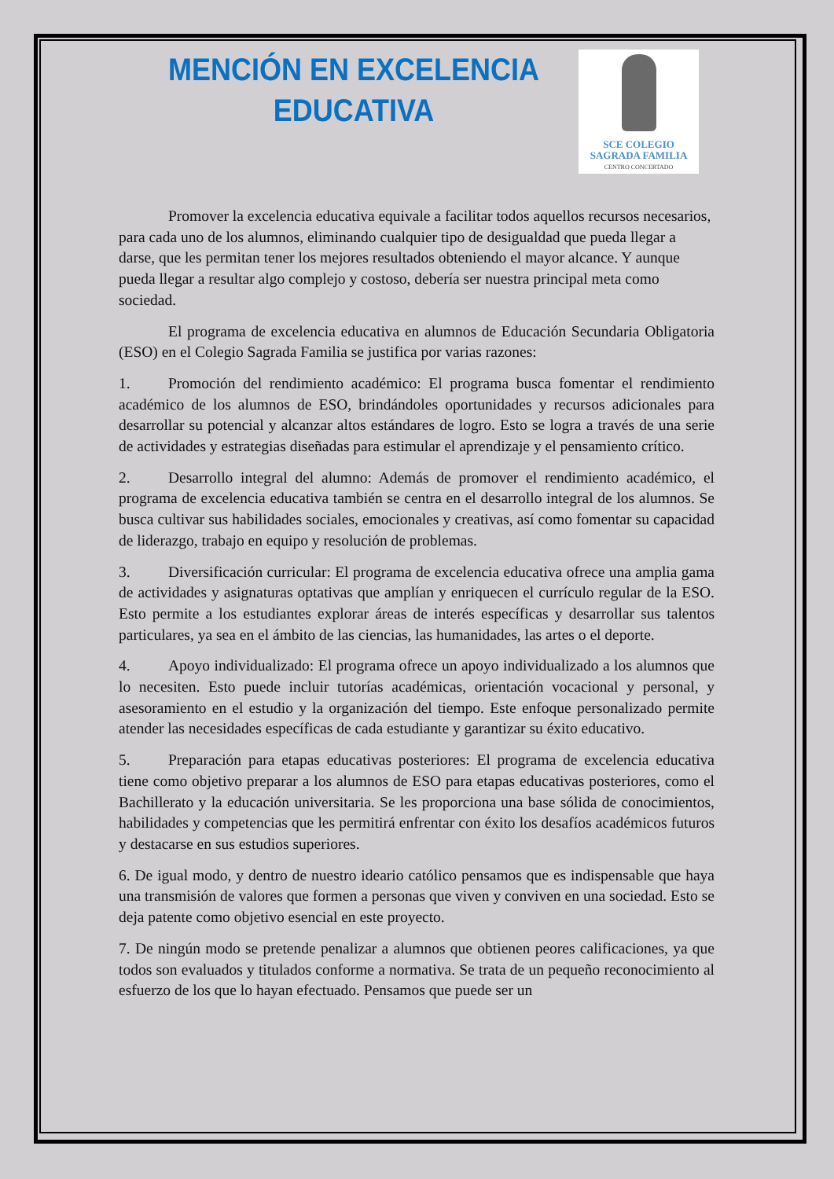MENCIÓN EN EXCELENCIA EDUCATIVA
SCE COLEGIO
SAGRADA FAMILIA
CENTRO CONCERTADO
Promover la excelencia educativa equivale a facilitar todos aquellos recursos necesarios, para cada uno de los alumnos, eliminando cualquier tipo de desigualdad que pueda llegar a darse, que les permitan tener los mejores resultados obteniendo el mayor alcance. Y aunque pueda llegar a resultar algo complejo y costoso, debería ser nuestra principal meta como sociedad.
El programa de excelencia educativa en alumnos de Educación Secundaria Obligatoria (ESO) en el Colegio Sagrada Familia se justifica por varias razones:
1. Promoción del rendimiento académico: El programa busca fomentar el rendimiento académico de los alumnos de ESO, brindándoles oportunidades y recursos adicionales para desarrollar su potencial y alcanzar altos estándares de logro. Esto se logra a través de una serie de actividades y estrategias diseñadas para estimular el aprendizaje y el pensamiento crítico.
2. Desarrollo integral del alumno: Además de promover el rendimiento académico, el programa de excelencia educativa también se centra en el desarrollo integral de los alumnos. Se busca cultivar sus habilidades sociales, emocionales y creativas, así como fomentar su capacidad de liderazgo, trabajo en equipo y resolución de problemas.
3. Diversificación curricular: El programa de excelencia educativa ofrece una amplia gama de actividades y asignaturas optativas que amplían y enriquecen el currículo regular de la ESO. Esto permite a los estudiantes explorar áreas de interés específicas y desarrollar sus talentos particulares, ya sea en el ámbito de las ciencias, las humanidades, las artes o el deporte.
4. Apoyo individualizado: El programa ofrece un apoyo individualizado a los alumnos que lo necesiten. Esto puede incluir tutorías académicas, orientación vocacional y personal, y asesoramiento en el estudio y la organización del tiempo. Este enfoque personalizado permite atender las necesidades específicas de cada estudiante y garantizar su éxito educativo.
5. Preparación para etapas educativas posteriores: El programa de excelencia educativa tiene como objetivo preparar a los alumnos de ESO para etapas educativas posteriores, como el Bachillerato y la educación universitaria. Se les proporciona una base sólida de conocimientos, habilidades y competencias que les permitirá enfrentar con éxito los desafíos académicos futuros y destacarse en sus estudios superiores.
6. De igual modo, y dentro de nuestro ideario católico pensamos que es indispensable que haya una transmisión de valores que formen a personas que viven y conviven en una sociedad. Esto se deja patente como objetivo esencial en este proyecto.
7. De ningún modo se pretende penalizar a alumnos que obtienen peores calificaciones, ya que todos son evaluados y titulados conforme a normativa. Se trata de un pequeño reconocimiento al esfuerzo de los que lo hayan efectuado. Pensamos que puede ser un